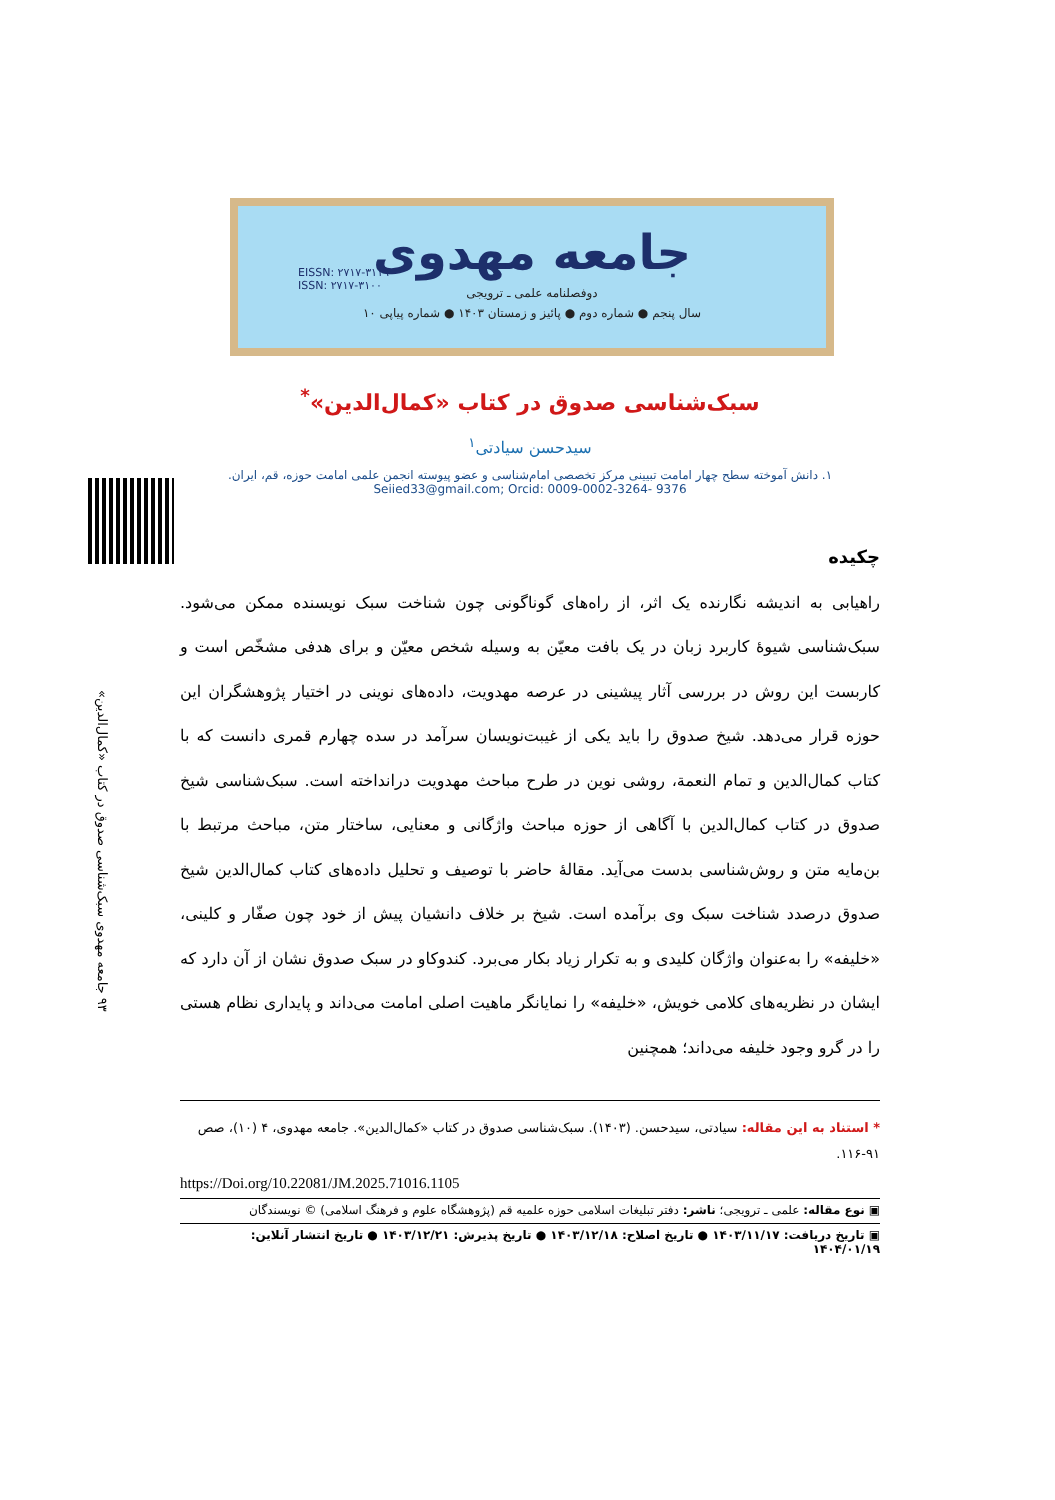EISSN: ۲۷۱۷-۳۱۱۹
ISSN: ۲۷۱۷-۳۱۰۰
جامعه مهدوی
دوفصلنامه علمی ـ ترویجی
سال پنجم ● شماره دوم ● پائیز و زمستان ۱۴۰۳ ● شماره پیاپی ۱۰
۹۳ جامعه مهدوی سبک‌شناسی صدوق در کتاب «کمال‌الدین»
سبک‌شناسی صدوق در کتاب «کمال‌الدین»<sup>*</sup>
سیدحسن سیادتی<sup>۱</sup>
۱. دانش آموخته سطح چهار امامت تبیینی مرکز تخصصی امام‌شناسی و عضو پیوسته انجمن علمی امامت حوزه، قم، ایران.
Seiied33@gmail.com; Orcid: 0009-0002-3264- 9376
چکیده
راهیابی به اندیشه نگارنده یک اثر، از راه‌های گوناگونی چون شناخت سبک نویسنده ممکن می‌شود. سبک‌شناسی شیوۀ کاربرد زبان در یک بافت معیّن به وسیله شخص معیّن و برای هدفی مشخّص است و کاربست این روش در بررسی آثار پیشینی در عرصه مهدویت، داده‌های نوینی در اختیار پژوهشگران این حوزه قرار می‌دهد. شیخ صدوق را باید یکی از غیبت‌نویسان سرآمد در سده چهارم قمری دانست که با کتاب کمال‌الدین و تمام النعمة، روشی نوین در طرح مباحث مهدویت درانداخته است. سبک‌شناسی شیخ صدوق در کتاب کمال‌الدین با آگاهی از حوزه مباحث واژگانی و معنایی، ساختار متن، مباحث مرتبط با بن‌مایه متن و روش‌شناسی بدست می‌آید. مقالۀ حاضر با توصیف و تحلیل داده‌های کتاب کمال‌الدین شیخ صدوق درصدد شناخت سبک وی برآمده است. شیخ بر خلاف دانشیان پیش از خود چون صفّار و کلینی، «خلیفه» را به‌عنوان واژگان کلیدی و به تکرار زیاد بکار می‌برد. کندوکاو در سبک صدوق نشان از آن دارد که ایشان در نظریه‌های کلامی خویش، «خلیفه» را نمایانگر ماهیت اصلی امامت می‌داند و پایداری نظام هستی را در گرو وجود خلیفه می‌داند؛ همچنین
* استناد به این مقاله: سیادتی، سیدحسن. (۱۴۰۳). سبک‌شناسی صدوق در کتاب «کمال‌الدین». جامعه مهدوی، ۴ (۱۰)، صص ۹۱-۱۱۶.
https://Doi.org/10.22081/JM.2025.71016.1105
▣ نوع مقاله: علمی ـ ترویجی؛ ناشر: دفتر تبلیغات اسلامی حوزه علمیه قم (پژوهشگاه علوم و فرهنگ اسلامی) © نویسندگان
▣ تاریخ دریافت: ۱۴۰۳/۱۱/۱۷ ● تاریخ اصلاح: ۱۴۰۳/۱۲/۱۸ ● تاریخ پذیرش: ۱۴۰۳/۱۲/۲۱ ● تاریخ انتشار آنلاین: ۱۴۰۴/۰۱/۱۹